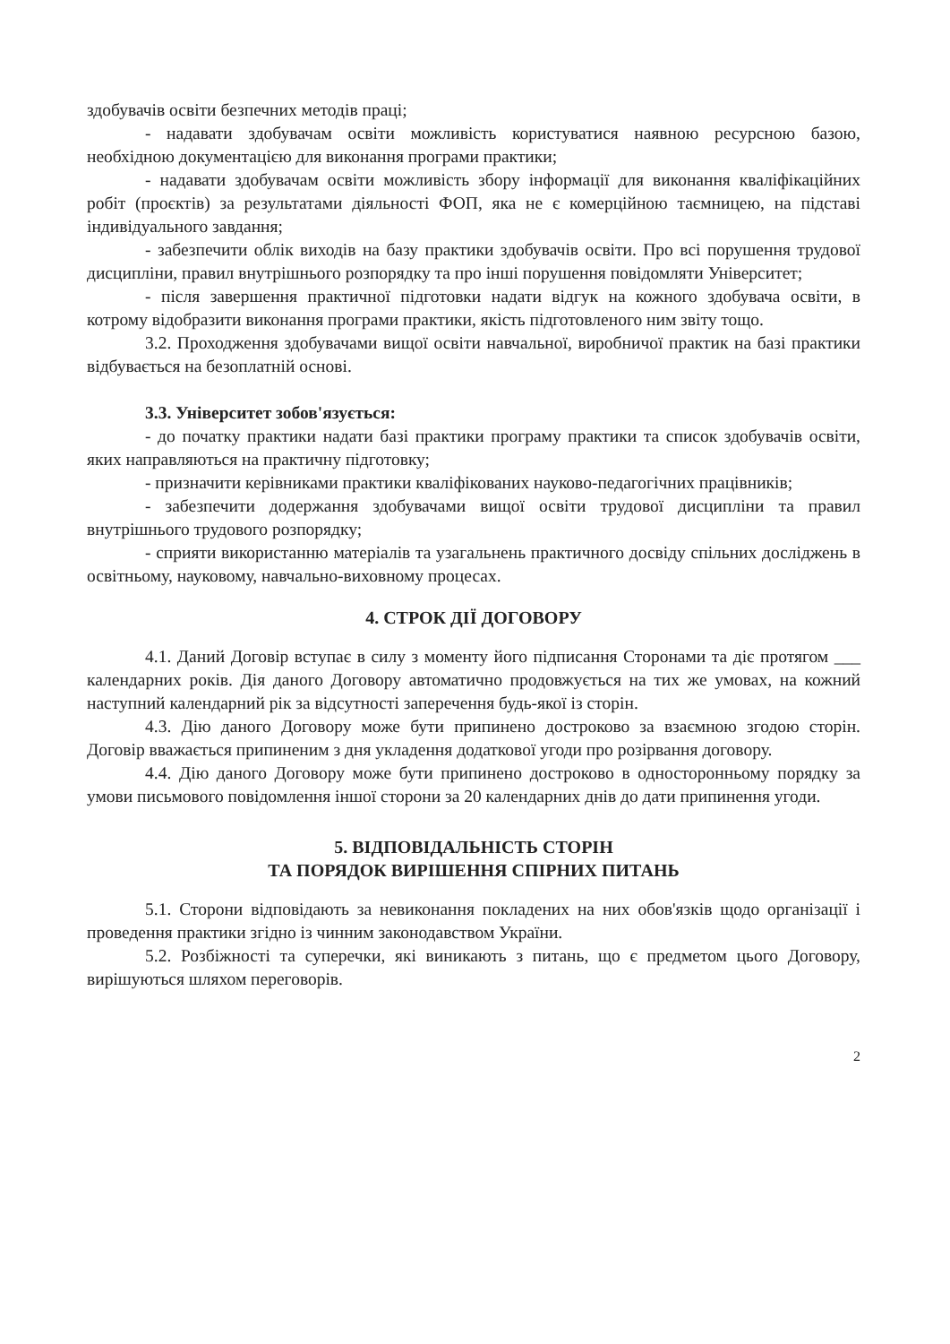здобувачів освіти безпечних методів праці;
- надавати здобувачам освіти можливість користуватися наявною ресурсною базою, необхідною документацією для виконання програми практики;
- надавати здобувачам освіти можливість збору інформації для виконання кваліфікаційних робіт (проєктів) за результатами діяльності ФОП, яка не є комерційною таємницею, на підставі індивідуального завдання;
- забезпечити облік виходів на базу практики здобувачів освіти. Про всі порушення трудової дисципліни, правил внутрішнього розпорядку та про інші порушення повідомляти Університет;
- після завершення практичної підготовки надати відгук на кожного здобувача освіти, в котрому відобразити виконання програми практики, якість підготовленого ним звіту тощо.
3.2. Проходження здобувачами вищої освіти навчальної, виробничої практик на базі практики відбувається на безоплатній основі.
3.3. Університет зобов'язується:
- до початку практики надати базі практики програму практики та список здобувачів освіти, яких направляються на практичну підготовку;
- призначити керівниками практики кваліфікованих науково-педагогічних працівників;
- забезпечити додержання здобувачами вищої освіти трудової дисципліни та правил внутрішнього трудового розпорядку;
- сприяти використанню матеріалів та узагальнень практичного досвіду спільних досліджень в освітньому, науковому, навчально-виховному процесах.
4. СТРОК ДІЇ ДОГОВОРУ
4.1. Даний Договір вступає в силу з моменту його підписання Сторонами та діє протягом ___ календарних років. Дія даного Договору автоматично продовжується на тих же умовах, на кожний наступний календарний рік за відсутності заперечення будь-якої із сторін.
4.3. Дію даного Договору може бути припинено достроково за взаємною згодою сторін. Договір вважається припиненим з дня укладення додаткової угоди про розірвання договору.
4.4. Дію даного Договору може бути припинено достроково в односторонньому порядку за умови письмового повідомлення іншої сторони за 20 календарних днів до дати припинення угоди.
5. ВІДПОВІДАЛЬНІСТЬ СТОРІН
ТА ПОРЯДОК ВИРІШЕННЯ СПІРНИХ ПИТАНЬ
5.1. Сторони відповідають за невиконання покладених на них обов'язків щодо організації і проведення практики згідно із чинним законодавством України.
5.2. Розбіжності та суперечки, які виникають з питань, що є предметом цього Договору, вирішуються шляхом переговорів.
2